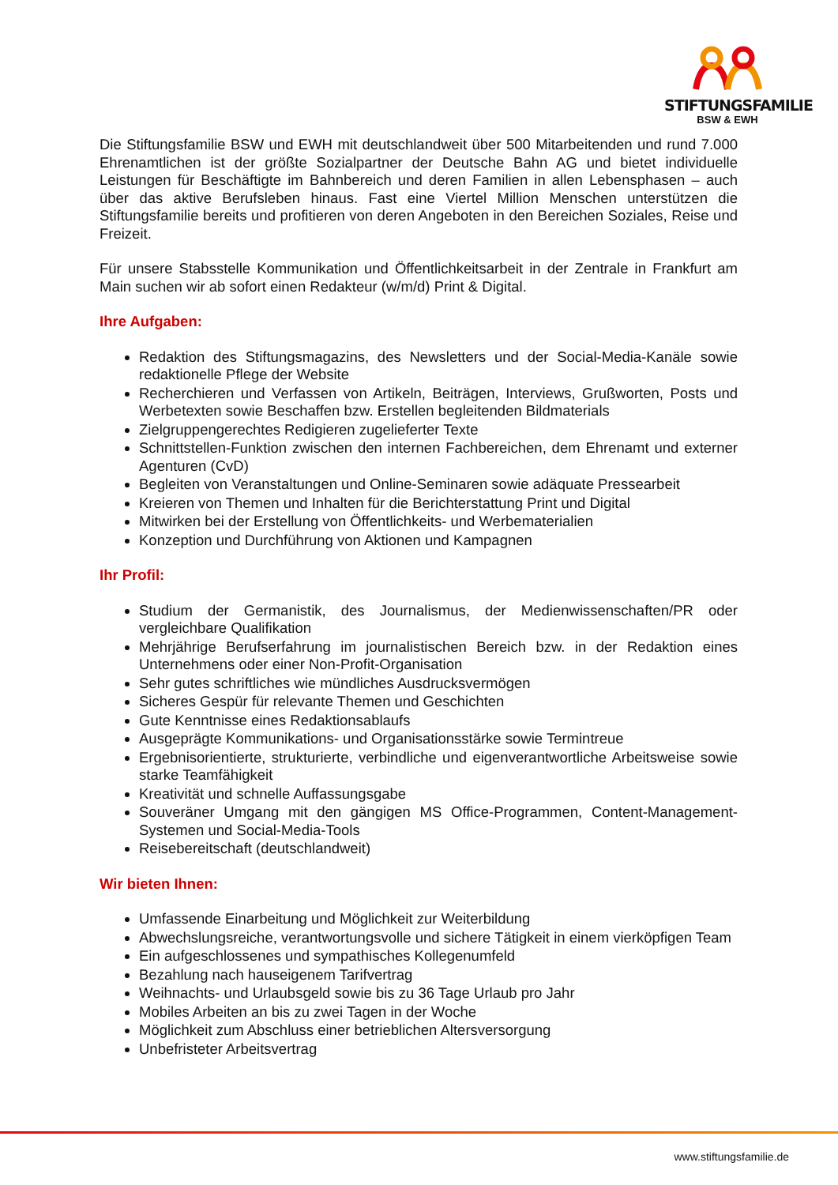STIFTUNGSFAMILIE
BSW & EWH
Die Stiftungsfamilie BSW und EWH mit deutschlandweit über 500 Mitarbeitenden und rund 7.000 Ehrenamtlichen ist der größte Sozialpartner der Deutsche Bahn AG und bietet individuelle Leistungen für Beschäftigte im Bahnbereich und deren Familien in allen Lebensphasen – auch über das aktive Berufsleben hinaus. Fast eine Viertel Million Menschen unterstützen die Stiftungsfamilie bereits und profitieren von deren Angeboten in den Bereichen Soziales, Reise und Freizeit.
Für unsere Stabsstelle Kommunikation und Öffentlichkeitsarbeit in der Zentrale in Frankfurt am Main suchen wir ab sofort einen Redakteur (w/m/d) Print & Digital.
Ihre Aufgaben:
Redaktion des Stiftungsmagazins, des Newsletters und der Social-Media-Kanäle sowie redaktionelle Pflege der Website
Recherchieren und Verfassen von Artikeln, Beiträgen, Interviews, Grußworten, Posts und Werbetexten sowie Beschaffen bzw. Erstellen begleitenden Bildmaterials
Zielgruppengerechtes Redigieren zugelieferter Texte
Schnittstellen-Funktion zwischen den internen Fachbereichen, dem Ehrenamt und externer Agenturen (CvD)
Begleiten von Veranstaltungen und Online-Seminaren sowie adäquate Pressearbeit
Kreieren von Themen und Inhalten für die Berichterstattung Print und Digital
Mitwirken bei der Erstellung von Öffentlichkeits- und Werbematerialien
Konzeption und Durchführung von Aktionen und Kampagnen
Ihr Profil:
Studium der Germanistik, des Journalismus, der Medienwissenschaften/PR oder vergleichbare Qualifikation
Mehrjährige Berufserfahrung im journalistischen Bereich bzw. in der Redaktion eines Unternehmens oder einer Non-Profit-Organisation
Sehr gutes schriftliches wie mündliches Ausdrucksvermögen
Sicheres Gespür für relevante Themen und Geschichten
Gute Kenntnisse eines Redaktionsablaufs
Ausgeprägte Kommunikations- und Organisationsstärke sowie Termintreue
Ergebnisorientierte, strukturierte, verbindliche und eigenverantwortliche Arbeitsweise sowie starke Teamfähigkeit
Kreativität und schnelle Auffassungsgabe
Souveräner Umgang mit den gängigen MS Office-Programmen, Content-Management-Systemen und Social-Media-Tools
Reisebereitschaft (deutschlandweit)
Wir bieten Ihnen:
Umfassende Einarbeitung und Möglichkeit zur Weiterbildung
Abwechslungsreiche, verantwortungsvolle und sichere Tätigkeit in einem vierköpfigen Team
Ein aufgeschlossenes und sympathisches Kollegenumfeld
Bezahlung nach hauseigenem Tarifvertrag
Weihnachts- und Urlaubsgeld sowie bis zu 36 Tage Urlaub pro Jahr
Mobiles Arbeiten an bis zu zwei Tagen in der Woche
Möglichkeit zum Abschluss einer betrieblichen Altersversorgung
Unbefristeter Arbeitsvertrag
www.stiftungsfamilie.de